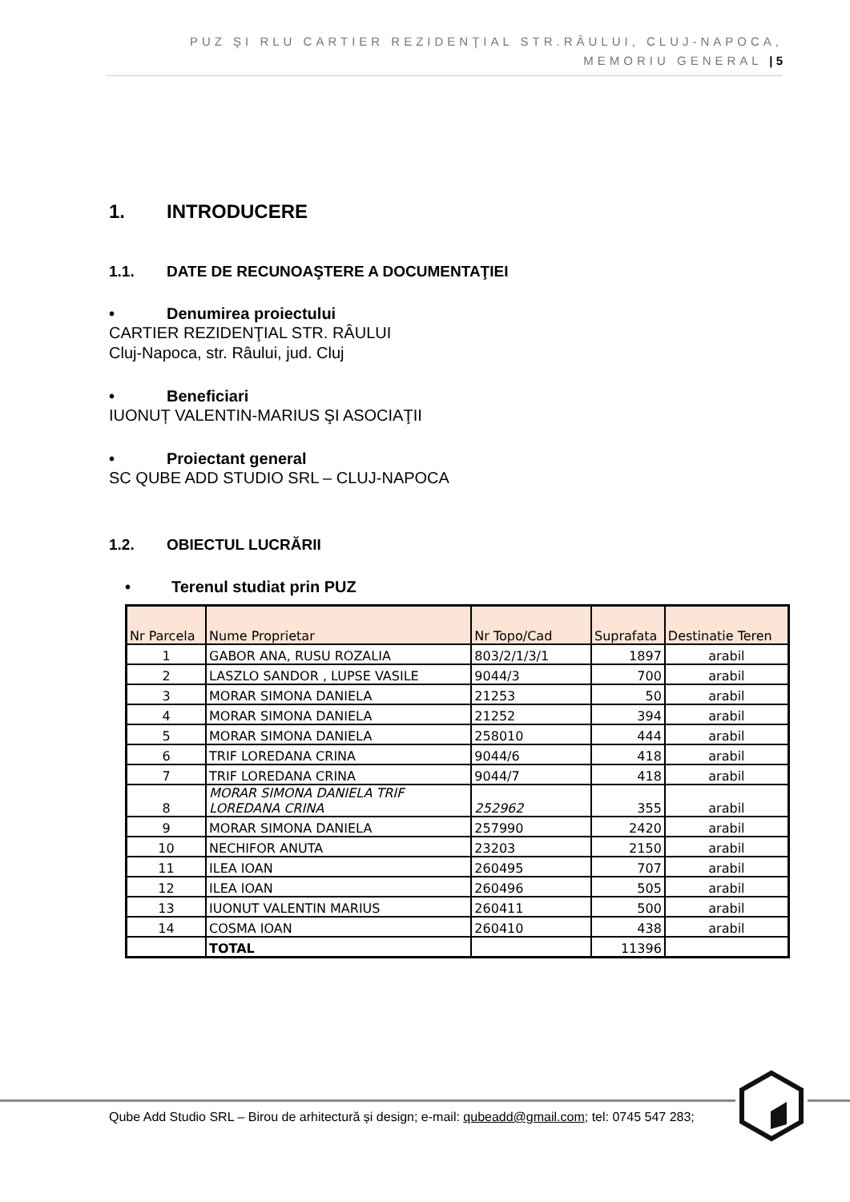PUZ ŞI RLU CARTIER REZIDENŢIAL STR.RÂULUI, CLUJ-NAPOCA, MEMORIU GENERAL | 5
1. INTRODUCERE
1.1. DATE DE RECUNOAŞTERE A DOCUMENTAŢIEI
• Denumirea proiectului
CARTIER REZIDENŢIAL STR. RÂULUI
Cluj-Napoca, str. Râului, jud. Cluj
• Beneficiari
IUONUȚ VALENTIN-MARIUS ŞI ASOCIAŢII
• Proiectant general
SC QUBE ADD STUDIO SRL – CLUJ-NAPOCA
1.2. OBIECTUL LUCRĂRII
• Terenul studiat prin PUZ
| Nr Parcela | Nume Proprietar | Nr Topo/Cad | Suprafata | Destinatie Teren |
| --- | --- | --- | --- | --- |
| 1 | GABOR ANA, RUSU ROZALIA | 803/2/1/3/1 | 1897 | arabil |
| 2 | LASZLO SANDOR , LUPSE VASILE | 9044/3 | 700 | arabil |
| 3 | MORAR SIMONA DANIELA | 21253 | 50 | arabil |
| 4 | MORAR SIMONA DANIELA | 21252 | 394 | arabil |
| 5 | MORAR SIMONA DANIELA | 258010 | 444 | arabil |
| 6 | TRIF LOREDANA CRINA | 9044/6 | 418 | arabil |
| 7 | TRIF LOREDANA CRINA | 9044/7 | 418 | arabil |
| 8 | MORAR SIMONA DANIELA TRIF LOREDANA CRINA | 252962 | 355 | arabil |
| 9 | MORAR SIMONA DANIELA | 257990 | 2420 | arabil |
| 10 | NECHIFOR ANUTA | 23203 | 2150 | arabil |
| 11 | ILEA IOAN | 260495 | 707 | arabil |
| 12 | ILEA IOAN | 260496 | 505 | arabil |
| 13 | IUONUT VALENTIN MARIUS | 260411 | 500 | arabil |
| 14 | COSMA IOAN | 260410 | 438 | arabil |
| | TOTAL | | 11396 | |
Qube Add Studio SRL – Birou de arhitectură și design; e-mail: qubeadd@gmail.com; tel: 0745 547 283;